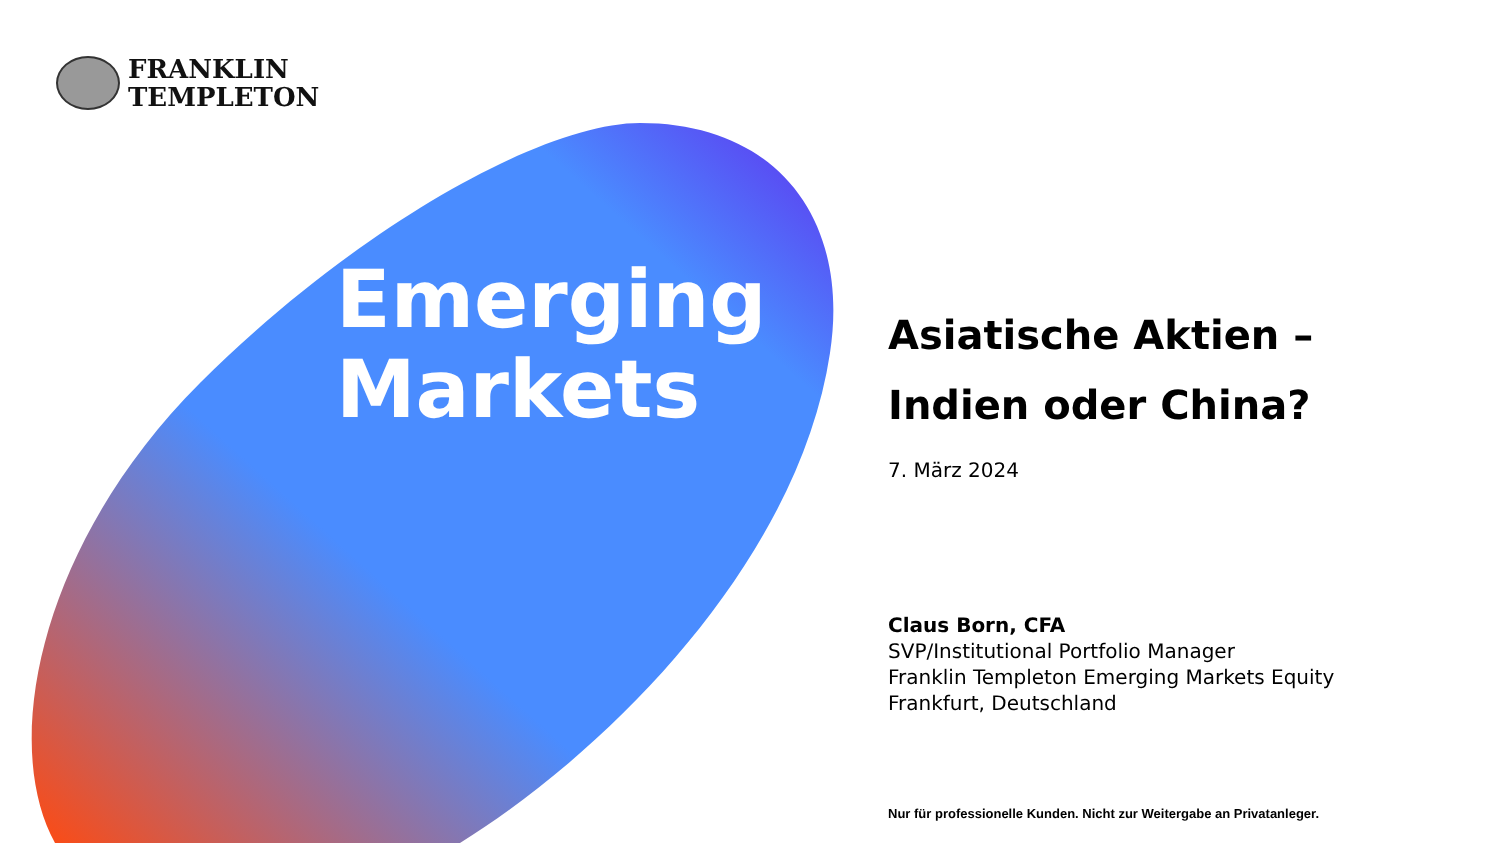FRANKLIN
TEMPLETON
Emerging
Markets
Asiatische Aktien –
Indien oder China?
7. März 2024
Claus Born, CFA
SVP/Institutional Portfolio Manager
Franklin Templeton Emerging Markets Equity
Frankfurt, Deutschland
Nur für professionelle Kunden. Nicht zur Weitergabe an Privatanleger.